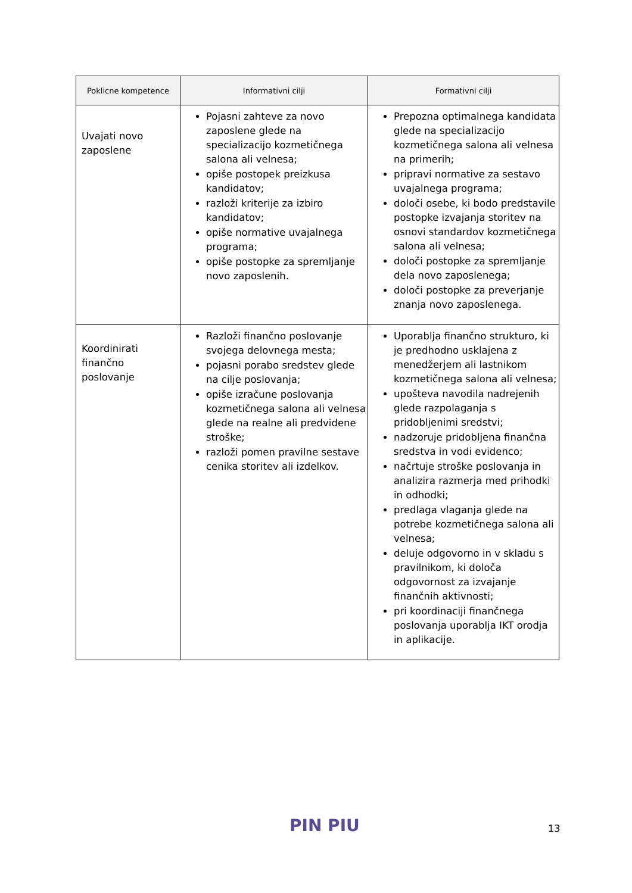| Poklicne kompetence | Informativni cilji | Formativni cilji |
| --- | --- | --- |
| Uvajati novo zaposlene | Pojasni zahteve za novo zaposlene glede na specializacijo kozmetičnega salona ali velnesa; opiše postopek preizkusa kandidatov; razloži kriterije za izbiro kandidatov; opiše normative uvajalnega programa; opiše postopke za spremljanje novo zaposlenih. | Prepozna optimalnega kandidata glede na specializacijo kozmetičnega salona ali velnesa na primerih; pripravi normative za sestavo uvajalnega programa; določi osebe, ki bodo predstavile postopke izvajanja storitev na osnovi standardov kozmetičnega salona ali velnesa; določi postopke za spremljanje dela novo zaposlenega; določi postopke za preverjanje znanja novo zaposlenega. |
| Koordinirati finančno poslovanje | Razloži finančno poslovanje svojega delovnega mesta; pojasni porabo sredstev glede na cilje poslovanja; opiše izračune poslovanja kozmetičnega salona ali velnesa glede na realne ali predvidene stroške; razloži pomen pravilne sestave cenika storitev ali izdelkov. | Uporablja finančno strukturo, ki je predhodno usklajena z menedžerjem ali lastnikom kozmetičnega salona ali velnesa; upošteva navodila nadrejenih glede razpolaganja s pridobljenimi sredstvi; nadzoruje pridobljena finančna sredstva in vodi evidenco; načrtuje stroške poslovanja in analizira razmerja med prihodki in odhodki; predlaga vlaganja glede na potrebe kozmetičnega salona ali velnesa; deluje odgovorno in v skladu s pravilnikom, ki določa odgovornost za izvajanje finančnih aktivnosti; pri koordinaciji finančnega poslovanja uporablja IKT orodja in aplikacije. |
PIN PIU 13